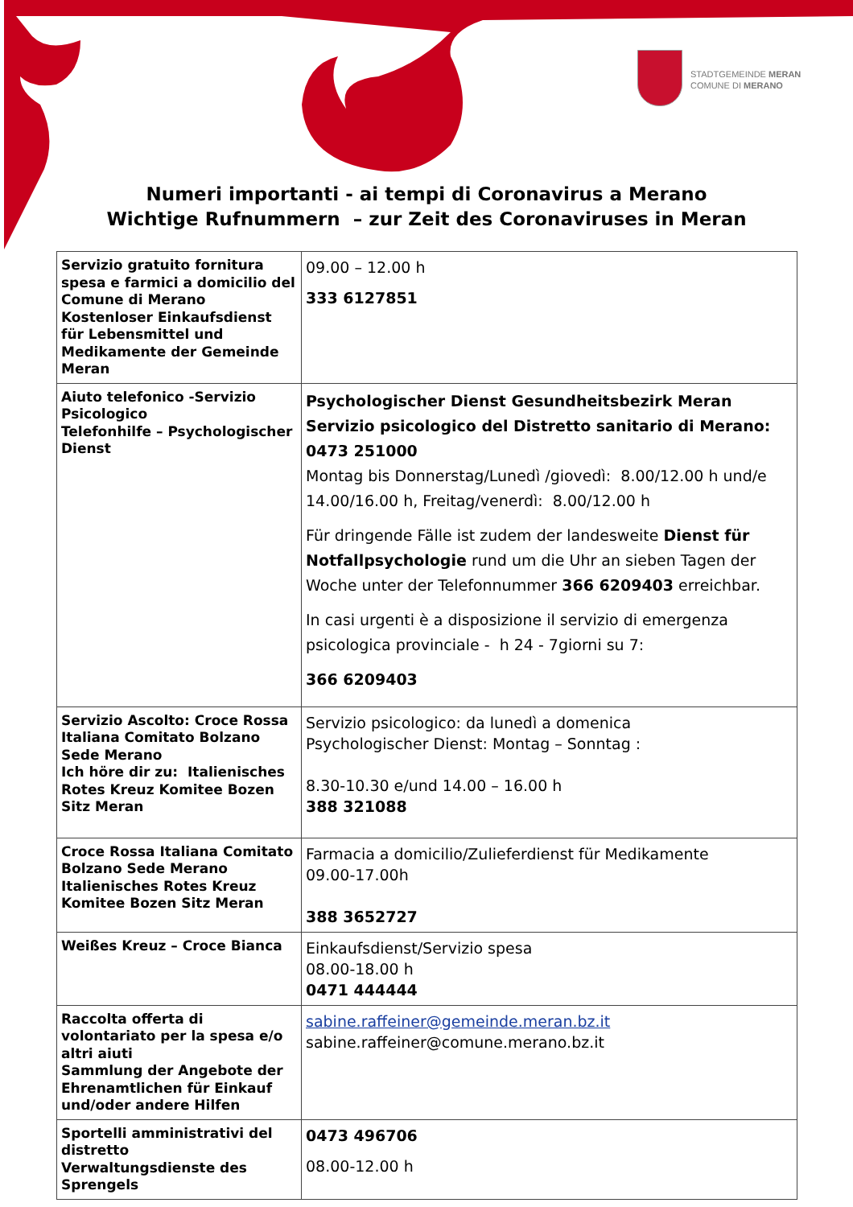STADTGEMEINDE MERAN
COMUNE DI MERANO
Numeri importanti - ai tempi di Coronavirus a Merano
Wichtige Rufnummern – zur Zeit des Coronaviruses in Meran
| Servizio gratuito fornitura spesa e farmici a domicilio del Comune di Merano Kostenloser Einkaufsdienst für Lebensmittel und Medikamente der Gemeinde Meran | 09.00 – 12.00 h 333 6127851 |
| Aiuto telefonico -Servizio Psicologico Telefonhilfe – Psychologischer Dienst | Psychologischer Dienst Gesundheitsbezirk Meran Servizio psicologico del Distretto sanitario di Merano: 0473 251000 Montag bis Donnerstag/Lunedì /giovedì: 8.00/12.00 h und/e 14.00/16.00 h, Freitag/venerdì: 8.00/12.00 h Für dringende Fälle ist zudem der landesweite Dienst für Notfallpsychologie rund um die Uhr an sieben Tagen der Woche unter der Telefonnummer 366 6209403 erreichbar. In casi urgenti è a disposizione il servizio di emergenza psicologica provinciale - h 24 - 7giorni su 7: 366 6209403 |
| Servizio Ascolto: Croce Rossa Italiana Comitato Bolzano Sede Merano Ich höre dir zu: Italienisches Rotes Kreuz Komitee Bozen Sitz Meran | Servizio psicologico: da lunedì a domenica Psychologischer Dienst: Montag – Sonntag : 8.30-10.30 e/und 14.00 – 16.00 h 388 321088 |
| Croce Rossa Italiana Comitato Bolzano Sede Merano Italienisches Rotes Kreuz Komitee Bozen Sitz Meran | Farmacia a domicilio/Zulieferdienst für Medikamente 09.00-17.00h 388 3652727 |
| Weißes Kreuz – Croce Bianca | Einkaufsdienst/Servizio spesa 08.00-18.00 h 0471 444444 |
| Raccolta offerta di volontariato per la spesa e/o altri aiuti Sammlung der Angebote der Ehrenamtlichen für Einkauf und/oder andere Hilfen | sabine.raffeiner@gemeinde.meran.bz.it sabine.raffeiner@comune.merano.bz.it |
| Sportelli amministrativi del distretto Verwaltungsdienste des Sprengels | 0473 496706 08.00-12.00 h |